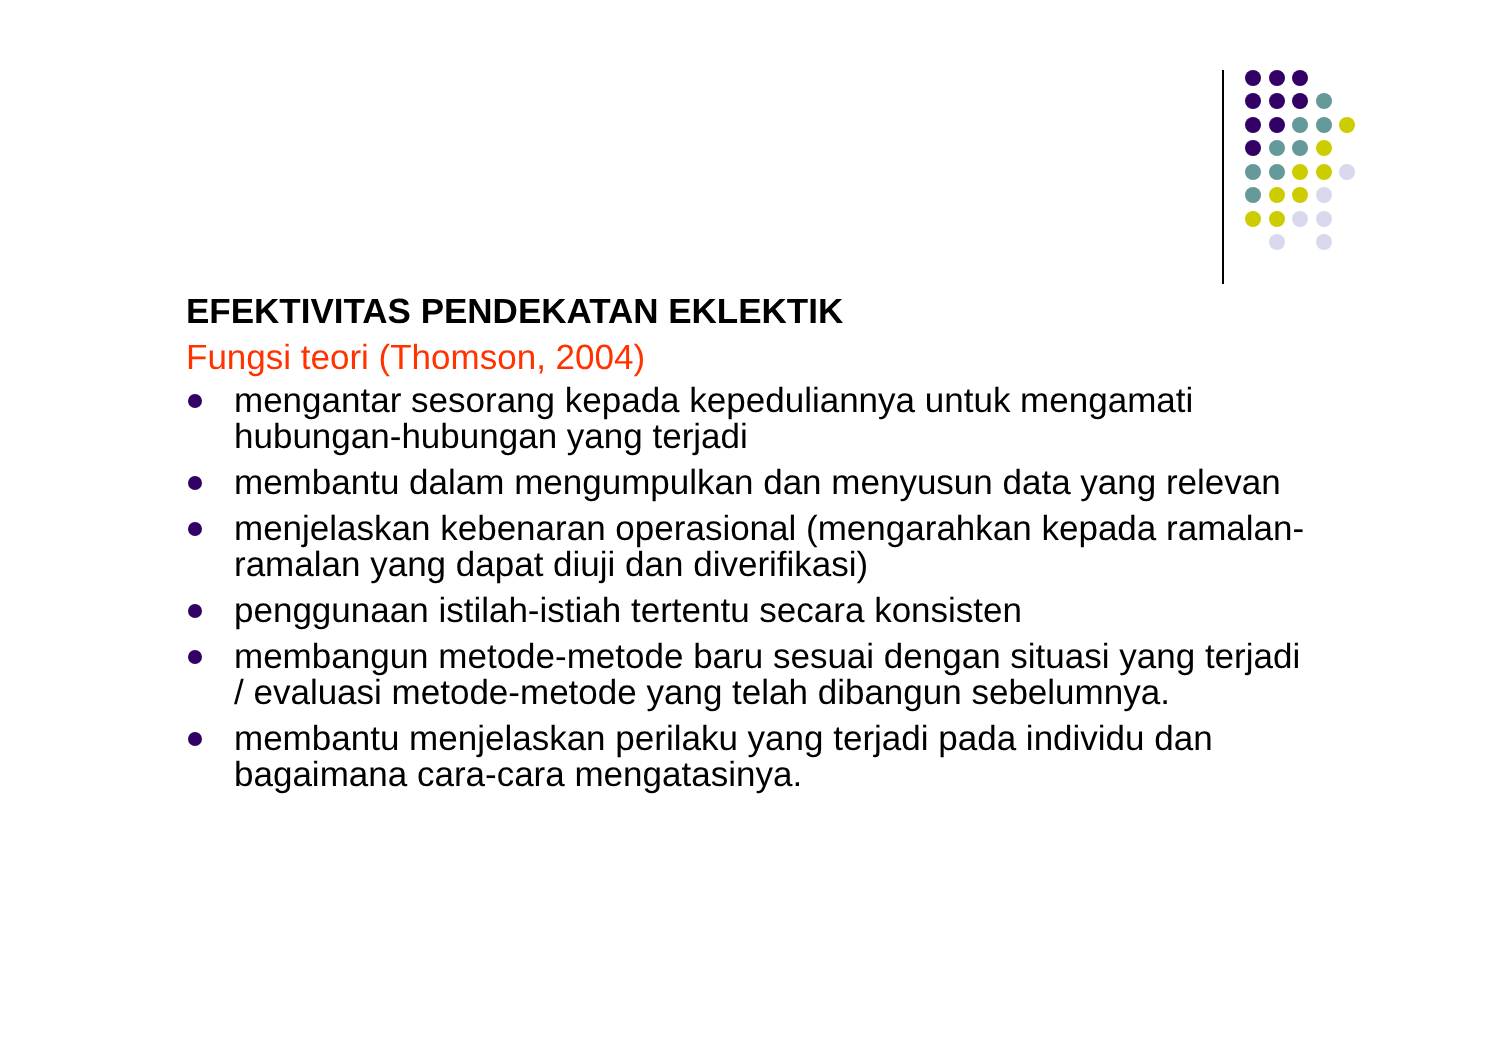EFEKTIVITAS PENDEKATAN EKLEKTIK
Fungsi teori (Thomson, 2004)
mengantar sesorang kepada kepeduliannya untuk mengamati hubungan-hubungan yang terjadi
membantu dalam mengumpulkan dan menyusun data yang relevan
menjelaskan kebenaran operasional (mengarahkan kepada ramalan-ramalan yang dapat diuji dan diverifikasi)
penggunaan istilah-istiah tertentu secara konsisten
membangun metode-metode baru sesuai dengan situasi yang terjadi / evaluasi metode-metode yang telah dibangun sebelumnya.
membantu menjelaskan perilaku yang terjadi pada individu dan bagaimana cara-cara mengatasinya.